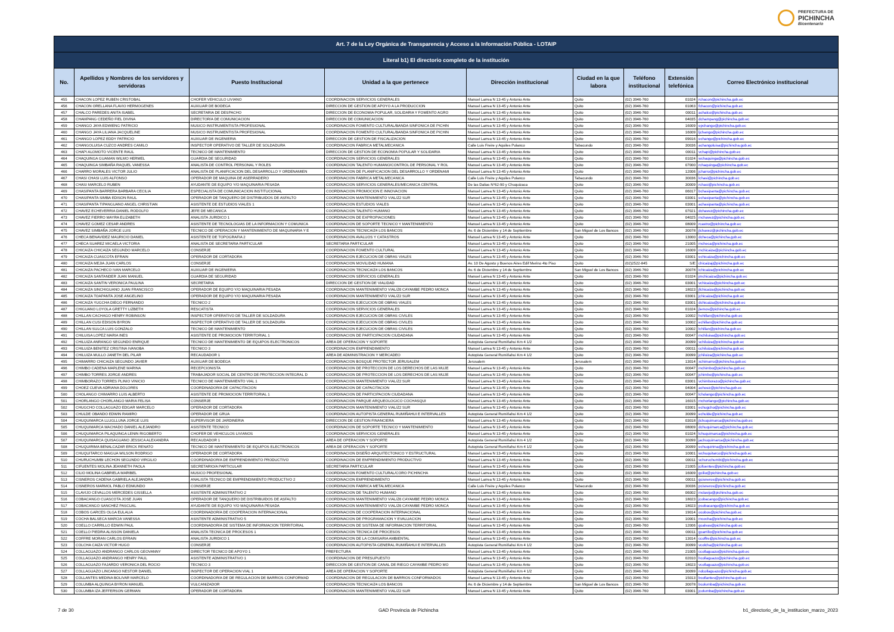PREFECTURA DE
PICHINCHA
Bicentenario
| Art. 7 de la Ley Orgánica de Transparencia y Acceso a la Información Pública - LOTAIP | | | | | | | | |
| --- | --- | --- | --- | --- | --- | --- | --- | --- |
| Literal b1) El directorio completo de la institución | | | | | | | | |
| No. | Apellidos y Nombres de los servidores y servidoras | Puesto Institucional | Unidad a la que pertenece | Dirección institucional | Ciudad en la que labora | Teléfono institucional | Extensión telefónica | Correo Electrónico institucional |
| 455 | CHACON LOPEZ RUBEN CRISTOBAL | CHOFER VEHICULO LIVIANO | COORDINACION SERVICIOS GENERALES | Manuel Larrea N 13-45 y Antonio Ante | Quito | (02) 3946-760 | 01024 | rchacon@pichincha.gob.ec |
| 456 | CHACON ORELLANA FLAVIO HERMOGENES | AUXILIAR DE BODEGA | DIRECCION DE GESTION DE APOYO A LA PRODUCCION | Manuel Larrea N 13-45 y Antonio Ante | Quito | (02) 3946-760 | 01063 | fchacon@pichincha.gob.ec |
| 457 | CHALCO PAREDES ANITA ISABEL | SECRETARIA DE DESPACHO | DIRECCION DE ECONOMIA POPULAR, SOLIDARIA Y FOMENTO AGRO | Manuel Larrea N 13-45 y Antonio Ante | Quito | (02) 3946-760 | 00011 | achalco@pichincha.gob.ec |
| 458 | CHAMPANG CEDEÑO FIEL DIVINA | DIRECTOR/A DE COMUNICACION | DIRECCION DE COMUNICACION | Manuel Larrea N 13-45 y Antonio Ante | Quito | (02) 3946-760 | 04035 | dchampang@pichincha.gob.ec |
| 459 | CHANGO JAYA EDWIENG PATRICIO | MUSICO INSTRUMENTISTA PROFESIONAL | COORDINACION FOMENTO CULTURAL/BANDA SINFONICA DE PICHIN | Manuel Larrea N 13-45 y Antonio Ante | Quito | (02) 3946-760 | 16009 | epchango@pichincha.gob.ec |
| 460 | CHANGO JAYA LILIANA JACQUELINE | MUSICO INSTRUMENTISTA PROFESIONAL | COORDINACION FOMENTO CULTURAL/BANDA SINFONICA DE PICHIN | Manuel Larrea N 13-45 y Antonio Ante | Quito | (02) 3946-760 | 16009 | ljchango@pichincha.gob.ec |
| 461 | CHANGO LOPEZ EDDY PATRICIO | AUXILIAR DE INGENIERIA | DIRECCION DE GESTION DE FISCALIZACION | Manuel Larrea N 13-45 y Antonio Ante | Quito | (02) 3946-760 | 09016 | echango@pichincha.gob.ec |
| 462 | CHANGOLUISA CUZCO ANDRES CAMILO | INSPECTOR OPERATIVO DE TALLER DE SOLDADURA | COORDINACION FABRICA METALMECANICA | Calle Luis Freire y Aquiles Polanco | Tabacundo | (02) 3946-760 | 30036 | achangoluisa@pichincha.gob.ec |
| 463 | CHAPI ALOMOTO VICENTE RAUL | TECNICO DE MANTENIMIENTO | DIRECCION DE GESTION DE ECONOMIA POPULAR Y SOLIDARIA | Manuel Larrea N 13-45 y Antonio Ante | Quito | (02) 3946-760 | 00011 | vchapi@pichincha.gob.ec |
| 464 | CHAQUINGA GUAMAN WILMO HERMEL | GUARDIA DE SEGURIDAD | COORDINACION SERVICIOS GENERALES | Manuel Larrea N 13-45 y Antonio Ante | Quito | (02) 3946-760 | 01024 | wchaquinga@pichincha.gob.ec |
| 465 | CHAQUINGA SIMBAÑA RAQUEL VANESSA | ANALISTA DE CONTROL PERSONAL Y ROLES | COORDINACION TALENTO HUMANO/CONTROL DE PERSONAL Y ROL | Manuel Larrea N 13-45 y Antonio Ante | Quito | (02) 3946-760 | 07000 | rchaquinga@pichincha.gob.ec |
| 466 | CHARRO MORALES VICTOR JULIO | ANALISTA DE PLANIFICACION DEL DESARROLLO Y ORDENAMIEN | COORDINACION DE PLANIFICACION DEL DESARROLLO Y ORDENAMI | Manuel Larrea N 13-45 y Antonio Ante | Quito | (02) 3946-760 | 12006 | jcharro@pichincha.gob.ec |
| 467 | CHASI CHASI LUIS ALFONSO | OPERADOR DE MAQUINA DE ASERRADERO | COORDINACION FABRICA METALMECANICA | Calle Luis Freire y Aquiles Polanco | Tabacundo | (02) 3946-760 | 30036 | lchasi@pichincha.gob.ec |
| 468 | CHASI MARCELO RUBEN | AYUDANTE DE EQUIPO Y/O MAQUINARIA PESADA | COORDINACION SERVICIOS GENERALES/MECANICA CENTRAL | De las Dalias N°62-90 y Chuquizaca | Quito | (02) 3946-760 | 30009 | rchasi@pichincha.gob.ec |
| 469 | CHASIPANTA BARRERA BARBARA CECILIA | ESPECIALISTA DE COMUNICACION INSTITUCIONAL | COORDINACION PROMOCION E INNOVACION | Manuel Larrea N 13-45 y Antonio Ante | Quito | (02) 3946-760 | 06017 | bchasipanta@pichincha.gob.ec |
| 470 | CHASIPANTA SIMBA EDISON RAUL | OPERADOR DE TANQUERO DE DISTRIBUIDOS DE ASFALTO | COORDINACION MANTENIMIENTO VIAL/Z2 SUR | Manuel Larrea N 13-45 y Antonio Ante | Quito | (02) 3946-760 | 03001 | echasipanta@pichincha.gob.ec |
| 471 | CHASIPANTA TIPANGUANO ANGEL CHRISTIAN | ASISTENTE DE ESTUDIOS VIALES 1 | COORDINACION ESTUDIOS VIALES | Manuel Larrea N 13-45 y Antonio Ante | Quito | (02) 3946-760 | 03001 | achasipanta@pichincha.gob.ec |
| 472 | CHAVEZ ECHEVERRIA DANIEL RODOLFO | JEFE DE MECANICA | COORDINACION TALENTO HUMANO | Manuel Larrea N 13-45 y Antonio Ante | Quito | (02) 3946-760 | 07021 | dchavez@pichincha.gob.ec |
| 473 | CHAVEZ FIERRO MAYRA ELIZABETH | ANALISTA JURIDICO 1 | COORDINACION DE EXPROPIACIONES | Manuel Larrea N 13-45 y Antonio Ante | Quito | (02) 3946-760 | 04025 | mchavez@pichincha.gob.ec |
| 474 | CHAVEZ GOMEZ CESAR ANDRES | ASISTENTE DE TECNOLOGIAS DE LA INFORMACION Y COMUNICA | COORDINACION DE SOPORTE TECNICO Y MANTENIMIENTO | Manuel Larrea N 13-45 y Antonio Ante | Quito | (02) 3946-760 | 08009 | rcastro@pichincha.gob.ec |
| 475 | CHAVEZ SIMBAÑA JORGE LUIS | TECNICO DE OPERACION Y MANTENIMIENTO DE MAQUINARIA Y E | COORDINACION TECNICA/Z4 LOS BANCOS | Av. 6 de Diciembre y 14 de Septiembre | San Miguel de Los Bancos | (02) 3946-760 | 30078 | jlchavez@pichincha.gob.ec |
| 476 | CHECA BENAVIDEZ MAURICIO DANIEL | ASISTENTE DE TOPOGRAFIA 2 | COORDINACION AVALUOS Y CATASTROS | Manuel Larrea N 13-45 y Antonio Ante | Quito | (02) 3946-760 | 13000 | dcheca@pichincha.gob.ec |
| 477 | CHECA SUAREZ MICAELA VICTORIA | ANALISTA DE SECRETARIA PARTICULAR | SECRETARIA PARTICULAR | Manuel Larrea N 13-45 y Antonio Ante | Quito | (02) 3946-760 | 21005 | mcheca@pichincha.gob.ec |
| 478 | CHICAIZA CHICAIZA SEGUNDO MARCELO | CONSERJE | COORDINACION FOMENTO CULTURAL | Manuel Larrea N 13-45 y Antonio Ante | Quito | (02) 3946-760 | 16009 | mchicaiza@pichincha.gob.ec |
| 479 | CHICAIZA CUASCOTA EFRAIN | OPERADOR DE CORTADORA | COORDINACION EJECUCION DE OBRAS VIALES | Manuel Larrea N 13-45 y Antonio Ante | Quito | (02) 3946-760 | 03001 | echicaiza@pichincha.gob.ec |
| 480 | CHICAIZA MEJIA JUAN CARLOS | CONSERJE | COORDINACION MOVILIDAD HUMANA | Av. 10 De Agosto y Buenos Aires Edif Merino 4to Piso | Quito | (02)2522-845 | S/E | chicaizaj@pichincha.gob.ec |
| 481 | CHICAIZA PACHECO IVAN MARCELO | AUXILIAR DE INGENIERIA | COORDINACION TECNICA/Z4 LOS BANCOS | Av. 6 de Diciembre y 14 de Septiembre | San Miguel de Los Bancos | (02) 3946-760 | 30078 | ichicaiza@pichincha.gob.ec |
| 482 | CHICAIZA SANTANDER JUAN MANUEL | GUARDIA DE SEGURIDAD | COORDINACION SERVICIOS GENERALES | Manuel Larrea N 13-45 y Antonio Ante | Quito | (02) 3946-760 | 01024 | jmchicaiza@pichincha.gob.ec |
| 483 | CHICAIZA SANTIN VERONICA PAULINA | SECRETARIA | DIRECCION DE GESTION DE VIALIDAD | Manuel Larrea N 13-45 y Antonio Ante | Quito | (02) 3946-760 | 03001 | vchicaiza@pichincha.gob.ec |
| 484 | CHICAIZA SINCHIGUANO JUAN FRANCISCO | OPERADOR DE EQUIPO Y/O MAQUINARIA PESADA | COORDINACION MANTENIMIENTO VIAL/Z6 CAYAMBE PEDRO MONCA | Manuel Larrea N 13-45 y Antonio Ante | Quito | (02) 3946-760 | 18023 | jfchicaiza@pichincha.gob.ec |
| 485 | CHICAIZA TOAPANTA JOSE ANGELINO | OPERADOR DE EQUIPO Y/O MAQUINARIA PESADA | COORDINACION MANTENIMIENTO VIAL/Z2 SUR | Manuel Larrea N 13-45 y Antonio Ante | Quito | (02) 3946-760 | 03001 | jchicaiza@pichincha.gob.ec |
| 486 | CHICAIZA YUGCHA DIEGO FERNANDO | TECNICO 2 | COORDINACION EJECUCION DE OBRAS VIALES | Manuel Larrea N 13-45 y Antonio Ante | Quito | (02) 3946-760 | 03001 | dchicaiza@pichincha.gob.ec |
| 487 | CHIGUANO LOYOLA GRETTY LIZBETH | RESCATISTA | COORDINACION SERVICIOS GENERALES | Manuel Larrea N 13-45 y Antonio Ante | Quito | (02) 3946-760 | 01024 | jlemos@pichincha.gob.ec |
| 488 | CHILLAN CACHAGO HENRY ROBINSON | INSPECTOR OPERATIVO DE TALLER DE SOLDADURA | COORDINACION EJECUCION DE OBRAS CIVILES | Manuel Larrea N 13-45 y Antonio Ante | Quito | (02) 3946-760 | 10002 | hchillan@pichincha.gob.ec |
| 489 | CHILLAN CUSI EDISON BYRON | INSPECTOR OPERATIVO DE TALLER DE SOLDADURA | COORDINACION EJECUCION DE OBRAS CIVILES | Manuel Larrea N 13-45 y Antonio Ante | Quito | (02) 3946-760 | 10002 | echillan@pichincha.gob.ec |
| 490 | CHILLAN SULCA LUIS GONZALO | TECNICO DE MANTENIMIENTO | COORDINACION EJECUCION DE OBRAS CIVILES | Manuel Larrea N 13-45 y Antonio Ante | Quito | (02) 3946-760 | 10002 | lchillan@pichincha.gob.ec |
| 491 | CHILUISA LOPEZ MARIA INES | ASISTENTE DE PROMOCION TERRITORIAL 1 | COORDINACION DE PARTICIPACION CIUDADANA | Manuel Larrea N 13-45 y Antonio Ante | Quito | (02) 3946-760 | 00047 | mchiluisa@pichincha.gob.ec |
| 492 | CHILUIZA ANRANGO SEGUNDO ENRIQUE | TECNICO DE MANTENIMIENTO DE EQUIPOS ELECTRONICOS | AREA DE OPERACION Y SOPORTE | Autopista General Rumiñahui Km 4 1/2 | Quito | (02) 3946-760 | 30099 | schiluiza@pichincha.gob.ec |
| 493 | CHILUIZA BENITEZ CRISTINA IVANOBA | TECNICO 3 | COORDINACION EMPRENDIMIENTO | Manuel Larrea N 13-45 y Antonio Ante | Quito | (02) 3946-760 | 00011 | cchiluiza@pichincha.gob.ec |
| 494 | CHILUIZA MULLO JANETH DEL PILAR | RECAUDADOR 1 | AREA DE ADMINISTRACION Y MERCADEO | Autopista General Rumiñahui Km 4 1/2 | Quito | (02) 3946-760 | 30099 | jchiluiza@pichincha.gob.ec |
| 495 | CHIMARRO CHICAIZA SEGUNDO JAVIER | AUXILIAR DE BODEGA | COORDINACION BOSQUE PROTECTOR JERUSALEM | Jerusalem | Jerusalem | (02) 3946-760 | 13014 | xchimarro@pichincha.gob.ec |
| 496 | CHIMBO CADENA MARLENE MARINA | RECEPCIONISTA | COORDINACION DE PROTECCION DE LOS DERECHOS DE LAS MUJE | Manuel Larrea N 13-45 y Antonio Ante | Quito | (02) 3946-760 | 00047 | mchimbo@pichincha.gob.ec |
| 497 | CHIMBO TORRES JORGE ANDRES | TRABAJADOR SOCIAL DE CENTRO DE PROTECCION INTEGRAL D | COORDINACION DE PROTECCION DE LOS DERECHOS DE LAS MUJE | Manuel Larrea N 13-45 y Antonio Ante | Quito | (02) 3946-760 | 00047 | jchimbo@pichincha.gob.ec |
| 498 | CHIMBORAZO TORRES PLINIO VINICIO | TECNICO DE MANTENIMIENTO VIAL 1 | COORDINACION MANTENIMIENTO VIAL/Z2 SUR | Manuel Larrea N 13-45 y Antonio Ante | Quito | (02) 3946-760 | 03001 | vchimborazo@pichincha.gob.ec |
| 499 | CHOEZ CUEVA ADRIANA DOLORES | COORDINADOR/A DE CAPACITACION | COORDINACION DE CAPACITACION | Manuel Larrea N 13-45 y Antonio Ante | Quito | (02) 3946-760 | 04004 | achoez@pichincha.gob.ec |
| 500 | CHOLANGO CHIMARRO LUIS ALBERTO | ASISTENTE DE PROMOCION TERRITORIAL 1 | COORDINACION DE PARTICIPACION CIUDADANA | Manuel Larrea N 13-45 y Antonio Ante | Quito | (02) 3946-760 | 00047 | lcholango@pichincha.gob.ec |
| 501 | CHORLANGO CHORLANGO MARIA FELISA | CONSERJE | COORDINACION PARQUE ARQUEOLOGICO COCHASQUI | Manuel Larrea N 13-45 y Antonio Ante | Quito | (02) 3946-760 | 16015 | mchorlango@pichincha.gob.ec |
| 502 | CHUGCHO COLLAGUAZO EDGAR MARCELO | OPERADOR DE CORTADORA | COORDINACION MANTENIMIENTO VIAL/Z2 SUR | Manuel Larrea N 13-45 y Antonio Ante | Quito | (02) 3946-760 | 03001 | echugcho@pichincha.gob.ec |
| 503 | CHULDE OBANDO EDWIN RAMIRO | OPERADOR DE GRUA | COORDINACION AUTOPISTA GENERAL RUMIÑAHUI E INTERVALLES | Autopista General Rumiñahui Km 4 1/2 | Quito | (02) 3946-760 | 30099 | echulde@pichincha.gob.ec |
| 504 | CHUQUIMARCA LLUGLLUNA JORGE LUIS | SUPERVISOR DE JARDINERIA | DIRECCION DE GESTION FINANCIERA | Manuel Larrea N 13-45 y Antonio Ante | Quito | (02) 3946-760 | 03018 | jlchuquimarca@pichincha.gob.ec |
| 505 | CHUQUIMARCA MACHADO DANIEL ALEJANDRO | ASISTENTE TECNICO | COORDINACION DE SOPORTE TECNICO Y MANTENIMIENTO | Manuel Larrea N 13-45 y Antonio Ante | Quito | (02) 3946-760 | 08009 | dchuquimarca@pichincha.gob.ec |
| 506 | CHUQUIMARCA PILAQUINGA LENIN RIGOBERTO | CHOFER DE VEHICULOS LIVIANOS | COORDINACION SERVICIOS GENERALES | Manuel Larrea N 13-45 y Antonio Ante | Quito | (02) 3946-760 | 01024 | lchuquimarca@pichincha.gob.ec |
| 507 | CHUQUIMARCA QUISAGUANO JESSICA ALEXANDRA | RECAUDADOR 1 | AREA DE OPERACION Y SOPORTE | Autopista General Rumiñahui Km 4 1/2 | Quito | (02) 3946-760 | 30099 | jachuquimarca@pichincha.gob.ec |
| 508 | CHUQUIRIMA BENALCAZAR ERICK RENATO | TECNICO DE MANTENIMIENTO DE EQUIPOS ELECTRONICOS | AREA DE OPERACION Y SOPORTE | Autopista General Rumiñahui Km 4 1/2 | Quito | (02) 3946-760 | 30099 | echuquirima@pichincha.gob.ec |
| 509 | CHUQUITARCO MAIGUA WILSON RODRIGO | OPERADOR DE CORTADORA | COORDINACION DISEÑO ARQUITECTONICO Y ESTRUCTURAL | Manuel Larrea N 13-45 y Antonio Ante | Quito | (02) 3946-760 | 10001 | wchuquitarco@pichincha.gob.ec |
| 510 | CHURUCHUMBI LECHON SEGUNDO VIRGILIO | COORDINADOR/A DE EMPRENDIMIENTO PRODUCTIVO | COORDINACION DE EMPRENDIMIENTO PRODUCTIVO | Manuel Larrea N 13-45 y Antonio Ante | Quito | (02) 3946-760 | 00011 | schuruchumbi@pichincha.gob.ec |
| 511 | CIFUENTES MOLINA JEANNETH PAOLA | SECRETARIO/A PARTICULAR | SECRETARIA PARTICULAR | Manuel Larrea N 13-45 y Antonio Ante | Quito | (02) 3946-760 | 21005 | jcifuentes@pichincha.gob.ec |
| 512 | CILIO MOLINA GABRIELA MARIBEL | MUSICO PROFESIONAL | COORDINACION FOMENTO CULTURAL/CORO PICHINCHA | Manuel Larrea N 13-45 y Antonio Ante | Quito | (02) 3946-760 | 16009 | gcilio@pichincha.gob.ec |
| 513 | CISNEROS CADENA GABRIELA ALEJANDRA | ANALISTA TECNICO DE EMPRENDIMIENTO PRODUCTIVO 2 | COORDINACION EMPRENDIMIENTO | Manuel Larrea N 13-45 y Antonio Ante | Quito | (02) 3946-760 | 00011 | gcisneros@pichincha.gob.ec |
| 514 | CISNEROS MARMOL PABLO EDMUNDO | CONSERJE | COORDINACION FABRICA METALMECANICA | Calle Luis Freire y Aquiles Polanco | Tabacundo | (02) 3946-760 | 30036 | pcisneros@pichincha.gob.ec |
| 515 | CLAVIJO CEVALLOS MERCEDES GISSELLA | ASISTENTE ADMINISTRATIVO 2 | COORDINACION DE TALENTO HUMANO | Manuel Larrea N 13-45 y Antonio Ante | Quito | (02) 3946-760 | 06002 | mclavijo@pichincha.gob.ec |
| 516 | COBACANGO CUASCOTA JOSE JUAN | OPERADOR DE TANQUERO DE DISTRIBUIDOS DE ASFALTO | COORDINACION MANTENIMIENTO VIAL/Z6 CAYAMBE PEDRO MONCA | Manuel Larrea N 13-45 y Antonio Ante | Quito | (02) 3946-760 | 18023 | jcobacango@pichincha.gob.ec |
| 517 | COBACANGO SANCHEZ PASCUAL | AYUDANTE DE EQUIPO Y/O MAQUINARIA PESADA | COORDINACION MANTENIMIENTO VIAL/Z6 CAYAMBE PEDRO MONCA | Manuel Larrea N 13-45 y Antonio Ante | Quito | (02) 3946-760 | 18023 | pcobacango@pichincha.gob.ec |
| 518 | COBOS GARCES OLGA EULALIA | COORDINADOR/A DE COOPERACION INTERNACIONAL | COORDINACION DE COOPERACION INTERNACIONAL | Manuel Larrea N 13-45 y Antonio Ante | Quito | (02) 3946-760 | 19014 | ocobos@pichincha.gob.ec |
| 519 | COCHA BALSECA MARCIA VANESSA | ASISTENTE ADMINISTRATIVO 5 | COORDINACION DE PROGRAMACION Y EVALUACION | Manuel Larrea N 13-45 y Antonio Ante | Quito | (02) 3946-760 | 10001 | mcocha@pichincha.gob.ec |
| 520 | COELLO CARRILLO EDWIN PAUL | COORDINADOR/A DE SISTEMA DE INFORMACION TERRITORIAL | COORDINACION DE SISTEMA DE INFORMACION TERRITORIAL | Manuel Larrea N 13-45 y Antonio Ante | Quito | (02) 3946-760 | 12006 | gcalvas@pichincha.gob.ec |
| 521 | COELLO PIEDRA ALISSON DANIELA | ANALISTA TECNICA DE PROCESOS 1 | COORDINACION TECNICA DE PROCESOS | Manuel Larrea N 13-45 y Antonio Ante | Quito | (02) 3946-760 | 00011 | gcarrillo@pichincha.gob.ec |
| 522 | COFFRE MORAN CARLOS EFRAIN | ANALISTA JURIDICO 1 | COORDINACION DE LA COMISARIA AMBIENTAL | Manuel Larrea N 13-45 y Antonio Ante | Quito | (02) 3946-760 | 13014 | ccoffre@pichincha.gob.ec |
| 523 | COLCHA CAIZA VICTOR HUGO | CONSERJE | COORDINACION AUTOPISTA GENERAL RUMIÑAHUI E INTERVALLES | Autopista General Rumiñahui Km 4 1/2 | Quito | (02) 3946-760 | 30099 | vcolcha@pichincha.gob.ec |
| 524 | COLLAGUAZO ANDRANGO CARLOS GEOVANNY | DIRECTOR TECNICO DE APOYO 1 | PREFECTURA | Manuel Larrea N 13-45 y Antonio Ante | Quito | (02) 3946-760 | 21005 | ccollaguazo@pichincha.gob.ec |
| 525 | COLLAGUAZO ANDRANGO HENRY PAUL | ASISTENTE ADMINISTRATIVO 1 | COORDINACION DE PRESUPUESTO | Manuel Larrea N 13-45 y Antonio Ante | Quito | (02) 3946-760 | 02010 | hcollaguazo@pichincha.gob.ec |
| 526 | COLLAGUAZO FAJARDO VERONICA DEL ROCIO | TECNICO 3 | DIRECCION DE GESTION DE CANAL DE RIEGO CAYAMBE PEDRO MO | Manuel Larrea N 13-45 y Antonio Ante | Quito | (02) 3946-760 | 18023 | vcollaguazo@pichincha.gob.ec |
| 527 | COLLAGUAZO LINCANGO NESTOR DANIEL | INSPECTOR DE OPERACION VIAL 1 | AREA DE OPERACION Y SOPORTE | Autopista General Rumiñahui Km 4 1/2 | Quito | (02) 3946-760 | 30099 | ndcollaguazo@pichincha.gob.ec |
| 528 | COLLANTES MEDINA BOLIVAR MARCELO | COORDINADOR/A DE DE REGULACION DE BARRIOS CONFORMAD | COORDINACION DE REGULACION DE BARRIOS CONFORMADOS | Manuel Larrea N 13-45 y Antonio Ante | Quito | (02) 3946-760 | 15013 | bcollantes@pichincha.gob.ec |
| 529 | COLUMBA ALQUINGA BYRON MANUEL | VULCANIZADOR | COORDINACION TECNICA/Z4 LOS BANCOS | Av. 6 de Diciembre y 14 de Septiembre | San Miguel de Los Bancos | (02) 3946-760 | 30078 | bcolumba@pichincha.gob.ec |
| 530 | COLUMBA IZA JEFFERSON GERMAN | OPERADOR DE CORTADORA | COORDINACION MANTENIMIENTO VIAL/Z2 SUR | Manuel Larrea N 13-45 y Antonio Ante | Quito | (02) 3946-760 | 03001 | jcolumba@pichincha.gob.ec |
7 de 30 GAD Provincia de Pichincha b1_directorio_de_la_institucion_marzo_2023